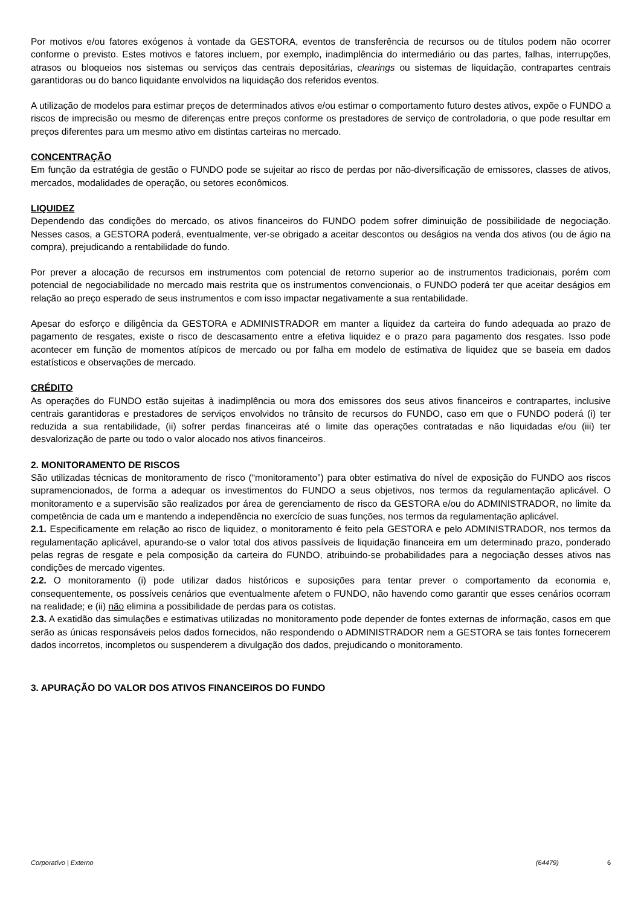Por motivos e/ou fatores exógenos à vontade da GESTORA, eventos de transferência de recursos ou de títulos podem não ocorrer conforme o previsto. Estes motivos e fatores incluem, por exemplo, inadimplência do intermediário ou das partes, falhas, interrupções, atrasos ou bloqueios nos sistemas ou serviços das centrais depositárias, clearings ou sistemas de liquidação, contrapartes centrais garantidoras ou do banco liquidante envolvidos na liquidação dos referidos eventos.
A utilização de modelos para estimar preços de determinados ativos e/ou estimar o comportamento futuro destes ativos, expõe o FUNDO a riscos de imprecisão ou mesmo de diferenças entre preços conforme os prestadores de serviço de controladoria, o que pode resultar em preços diferentes para um mesmo ativo em distintas carteiras no mercado.
CONCENTRAÇÃO
Em função da estratégia de gestão o FUNDO pode se sujeitar ao risco de perdas por não-diversificação de emissores, classes de ativos, mercados, modalidades de operação, ou setores econômicos.
LIQUIDEZ
Dependendo das condições do mercado, os ativos financeiros do FUNDO podem sofrer diminuição de possibilidade de negociação. Nesses casos, a GESTORA poderá, eventualmente, ver-se obrigado a aceitar descontos ou deságios na venda dos ativos (ou de ágio na compra), prejudicando a rentabilidade do fundo.
Por prever a alocação de recursos em instrumentos com potencial de retorno superior ao de instrumentos tradicionais, porém com potencial de negociabilidade no mercado mais restrita que os instrumentos convencionais, o FUNDO poderá ter que aceitar deságios em relação ao preço esperado de seus instrumentos e com isso impactar negativamente a sua rentabilidade.
Apesar do esforço e diligência da GESTORA e ADMINISTRADOR em manter a liquidez da carteira do fundo adequada ao prazo de pagamento de resgates, existe o risco de descasamento entre a efetiva liquidez e o prazo para pagamento dos resgates. Isso pode acontecer em função de momentos atípicos de mercado ou por falha em modelo de estimativa de liquidez que se baseia em dados estatísticos e observações de mercado.
CRÉDITO
As operações do FUNDO estão sujeitas à inadimplência ou mora dos emissores dos seus ativos financeiros e contrapartes, inclusive centrais garantidoras e prestadores de serviços envolvidos no trânsito de recursos do FUNDO, caso em que o FUNDO poderá (i) ter reduzida a sua rentabilidade, (ii) sofrer perdas financeiras até o limite das operações contratadas e não liquidadas e/ou (iii) ter desvalorização de parte ou todo o valor alocado nos ativos financeiros.
2. MONITORAMENTO DE RISCOS
São utilizadas técnicas de monitoramento de risco (“monitoramento”) para obter estimativa do nível de exposição do FUNDO aos riscos supramencionados, de forma a adequar os investimentos do FUNDO a seus objetivos, nos termos da regulamentação aplicável. O monitoramento e a supervisão são realizados por área de gerenciamento de risco da GESTORA e/ou do ADMINISTRADOR, no limite da competência de cada um e mantendo a independência no exercício de suas funções, nos termos da regulamentação aplicável.
2.1. Especificamente em relação ao risco de liquidez, o monitoramento é feito pela GESTORA e pelo ADMINISTRADOR, nos termos da regulamentação aplicável, apurando-se o valor total dos ativos passíveis de liquidação financeira em um determinado prazo, ponderado pelas regras de resgate e pela composição da carteira do FUNDO, atribuindo-se probabilidades para a negociação desses ativos nas condições de mercado vigentes.
2.2. O monitoramento (i) pode utilizar dados históricos e suposições para tentar prever o comportamento da economia e, consequentemente, os possíveis cenários que eventualmente afetem o FUNDO, não havendo como garantir que esses cenários ocorram na realidade; e (ii) não elimina a possibilidade de perdas para os cotistas.
2.3. A exatidão das simulações e estimativas utilizadas no monitoramento pode depender de fontes externas de informação, casos em que serão as únicas responsáveis pelos dados fornecidos, não respondendo o ADMINISTRADOR nem a GESTORA se tais fontes fornecerem dados incorretos, incompletos ou suspenderem a divulgação dos dados, prejudicando o monitoramento.
3. APURAÇÃO DO VALOR DOS ATIVOS FINANCEIROS DO FUNDO
Corporativo | Externo (64479) 6